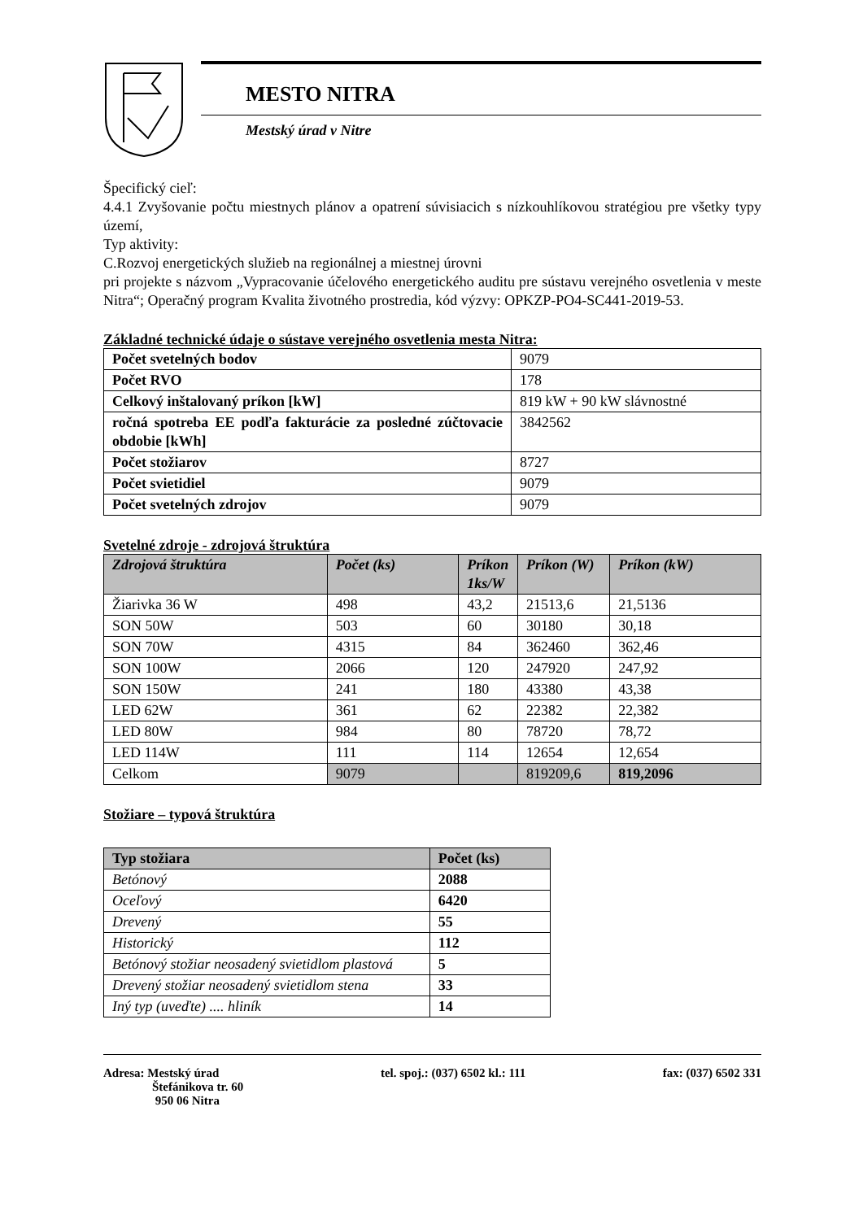MESTO NITRA
Mestský úrad v Nitre
Špecifický cieľ:
4.4.1 Zvyšovanie počtu miestnych plánov a opatrení súvisiacich s nízkouhlíkovou stratégiou pre všetky typy území,
Typ aktivity:
C.Rozvoj energetických služieb na regionálnej a miestnej úrovni
pri projekte s názvom „Vypracovanie účelového energetického auditu pre sústavu verejného osvetlenia v meste Nitra“; Operačný program Kvalita životného prostredia, kód výzvy: OPKZP-PO4-SC441-2019-53.
Základné technické údaje o sústave verejného osvetlenia mesta Nitra:
| Počet svetelných bodov | 9079 |
| Počet RVO | 178 |
| Celkový inštalovaný príkon [kW] | 819 kW + 90 kW slávnostné |
| ročná spotreba EE podľa fakturácie za posledné zúčtovacie obdobie [kWh] | 3842562 |
| Počet stožiarov | 8727 |
| Počet svietidiel | 9079 |
| Počet svetelných zdrojov | 9079 |
Svetelné zdroje - zdrojová štruktúra
| Zdrojová štruktúra | Počet (ks) | Príkon 1ks/W | Príkon (W) | Príkon (kW) |
| --- | --- | --- | --- | --- |
| Žiarivka 36 W | 498 | 43,2 | 21513,6 | 21,5136 |
| SON 50W | 503 | 60 | 30180 | 30,18 |
| SON 70W | 4315 | 84 | 362460 | 362,46 |
| SON 100W | 2066 | 120 | 247920 | 247,92 |
| SON 150W | 241 | 180 | 43380 | 43,38 |
| LED 62W | 361 | 62 | 22382 | 22,382 |
| LED 80W | 984 | 80 | 78720 | 78,72 |
| LED 114W | 111 | 114 | 12654 | 12,654 |
| Celkom | 9079 | | 819209,6 | 819,2096 |
Stožiare – typová štruktúra
| Typ stožiara | Počet (ks) |
| --- | --- |
| Betónový | 2088 |
| Oceľový | 6420 |
| Drevený | 55 |
| Historický | 112 |
| Betónový stožiar neosadený svietidlom plastová | 5 |
| Drevený stožiar neosadený svietidlom stena | 33 |
| Iný typ (uveďte) .... hliník | 14 |
Adresa: Mestský úrad
Štefánikova tr. 60
950 06 Nitra
tel. spoj.: (037) 6502 kl.: 111
fax: (037) 6502 331